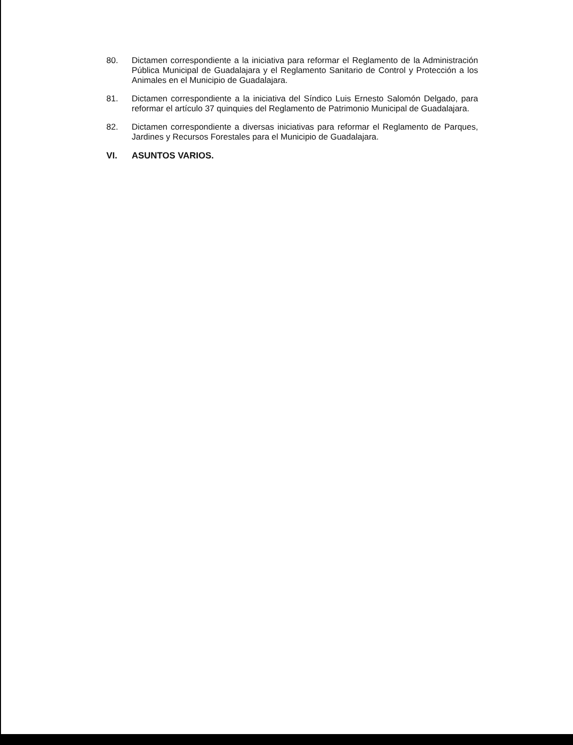80. Dictamen correspondiente a la iniciativa para reformar el Reglamento de la Administración Pública Municipal de Guadalajara y el Reglamento Sanitario de Control y Protección a los Animales en el Municipio de Guadalajara.
81. Dictamen correspondiente a la iniciativa del Síndico Luis Ernesto Salomón Delgado, para reformar el artículo 37 quinquies del Reglamento de Patrimonio Municipal de Guadalajara.
82. Dictamen correspondiente a diversas iniciativas para reformar el Reglamento de Parques, Jardines y Recursos Forestales para el Municipio de Guadalajara.
VI. ASUNTOS VARIOS.